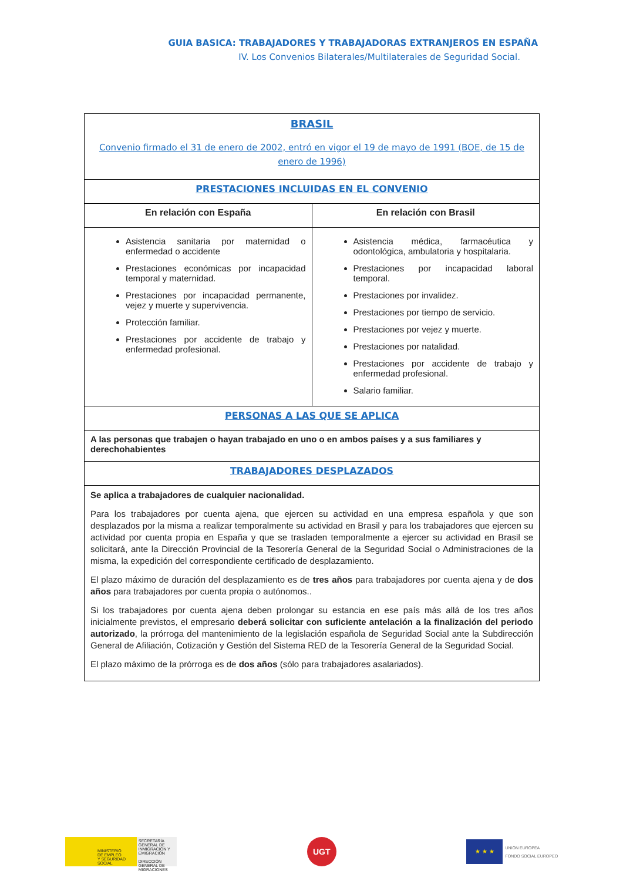GUIA BASICA: TRABAJADORES Y TRABAJADORAS EXTRANJEROS EN ESPAÑA
IV. Los Convenios Bilaterales/Multilaterales de Seguridad Social.
| BRASIL Convenio firmado el 31 de enero de 2002, entró en vigor el 19 de mayo de 1991 (BOE, de 15 de enero de 1996) | |
| PRESTACIONES INCLUIDAS EN EL CONVENIO | |
| En relación con España | En relación con Brasil |
| Asistencia sanitaria por maternidad o enfermedad o accidente Prestaciones económicas por incapacidad temporal y maternidad. Prestaciones por incapacidad permanente, vejez y muerte y supervivencia. Protección familiar. Prestaciones por accidente de trabajo y enfermedad profesional. | Asistencia médica, farmacéutica y odontológica, ambulatoria y hospitalaria. Prestaciones por incapacidad laboral temporal. Prestaciones por invalidez. Prestaciones por tiempo de servicio. Prestaciones por vejez y muerte. Prestaciones por natalidad. Prestaciones por accidente de trabajo y enfermedad profesional. Salario familiar. |
| PERSONAS A LAS QUE SE APLICA | |
| A las personas que trabajen o hayan trabajado en uno o en ambos países y a sus familiares y derechohabientes | |
| TRABAJADORES DESPLAZADOS | |
| Se aplica a trabajadores de cualquier nacionalidad. Para los trabajadores por cuenta ajena, que ejercen su actividad en una empresa española y que son desplazados por la misma a realizar temporalmente su actividad en Brasil y para los trabajadores que ejercen su actividad por cuenta propia en España y que se trasladen temporalmente a ejercer su actividad en Brasil se solicitará, ante la Dirección Provincial de la Tesorería General de la Seguridad Social o Administraciones de la misma, la expedición del correspondiente certificado de desplazamiento. El plazo máximo de duración del desplazamiento es de tres años para trabajadores por cuenta ajena y de dos años para trabajadores por cuenta propia o autónomos.. Si los trabajadores por cuenta ajena deben prolongar su estancia en ese país más allá de los tres años inicialmente previstos, el empresario deberá solicitar con suficiente antelación a la finalización del periodo autorizado , la prórroga del mantenimiento de la legislación española de Seguridad Social ante la Subdirección General de Afiliación, Cotización y Gestión del Sistema RED de la Tesorería General de la Seguridad Social. El plazo máximo de la prórroga es de dos años (sólo para trabajadores asalariados). | |
MINISTERIO
DE EMPLEO
Y SEGURIDAD SOCIAL
SECRETARÍA GENERAL DE INMIGRACIÓN Y EMIGRACIÓN
DIRECCIÓN GENERAL DE MIGRACIONES
UGT
★ ★ ★
UNIÓN EUROPEA
FONDO SOCIAL EUROPEO